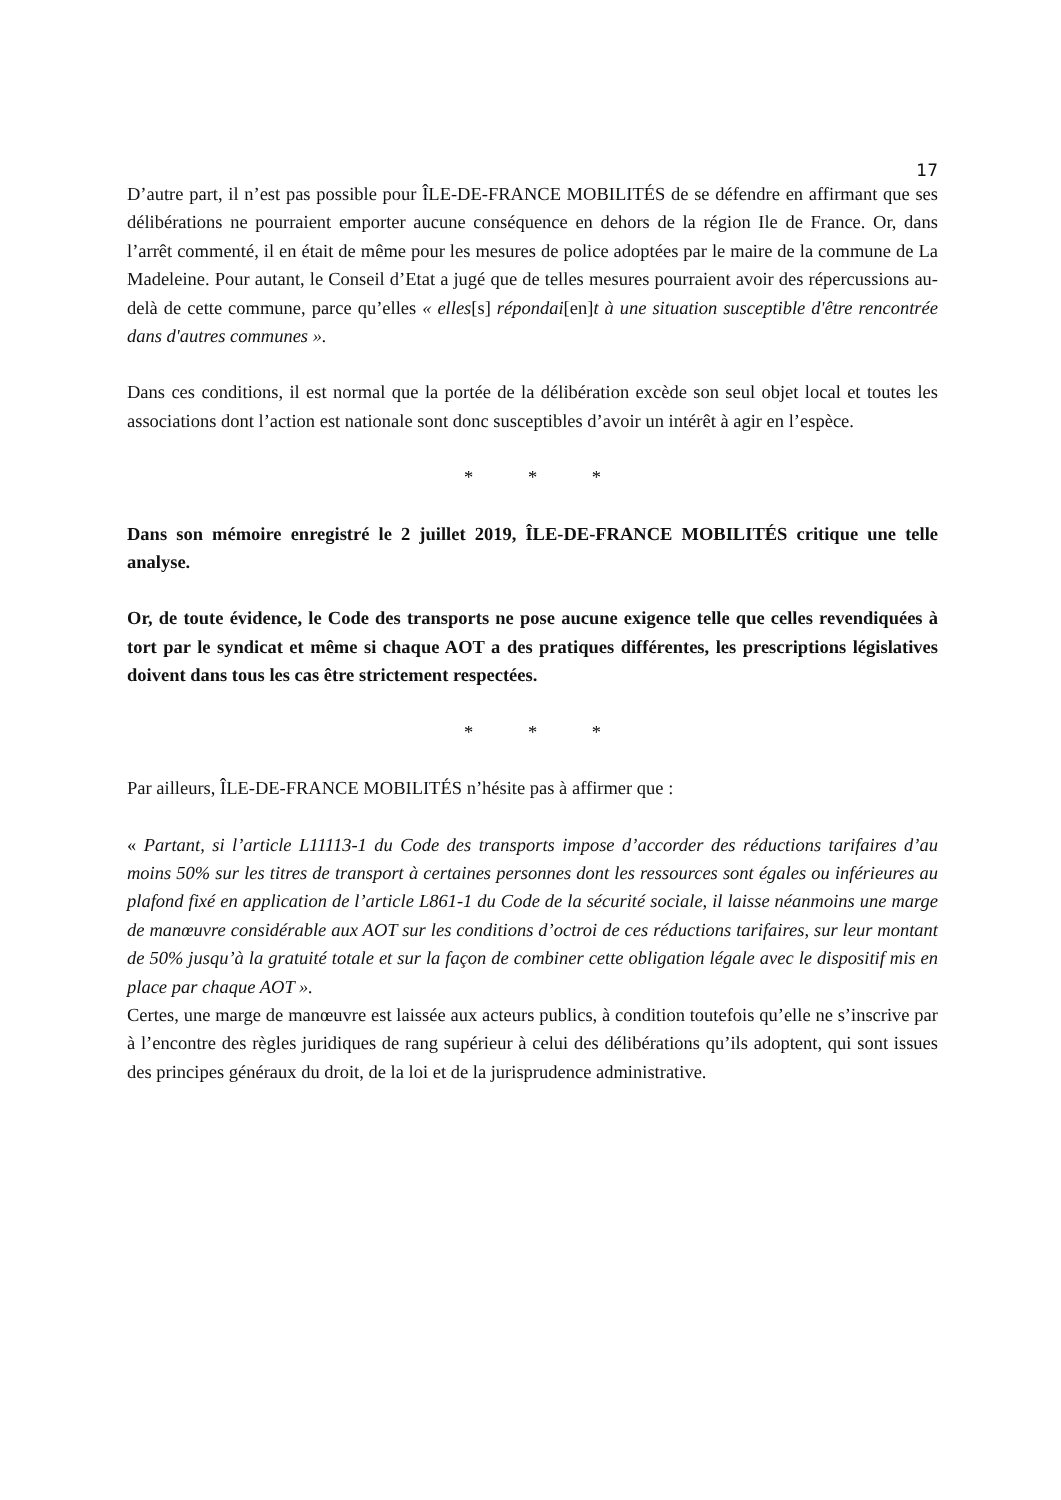17
D’autre part, il n’est pas possible pour ÎLE-DE-FRANCE MOBILITÉS de se défendre en affirmant que ses délibérations ne pourraient emporter aucune conséquence en dehors de la région Ile de France. Or, dans l’arrêt commenté, il en était de même pour les mesures de police adoptées par le maire de la commune de La Madeleine. Pour autant, le Conseil d’Etat a jugé que de telles mesures pourraient avoir des répercussions au-delà de cette commune, parce qu’elles « elles[s] répondai[en]t à une situation susceptible d'être rencontrée dans d'autres communes ».
Dans ces conditions, il est normal que la portée de la délibération excède son seul objet local et toutes les associations dont l’action est nationale sont donc susceptibles d’avoir un intérêt à agir en l’espèce.
* * *
Dans son mémoire enregistré le 2 juillet 2019, ÎLE-DE-FRANCE MOBILITÉS critique une telle analyse.
Or, de toute évidence, le Code des transports ne pose aucune exigence telle que celles revendiquées à tort par le syndicat et même si chaque AOT a des pratiques différentes, les prescriptions législatives doivent dans tous les cas être strictement respectées.
* * *
Par ailleurs, ÎLE-DE-FRANCE MOBILITÉS n’hésite pas à affirmer que :
« Partant, si l’article L11113-1 du Code des transports impose d’accorder des réductions tarifaires d’au moins 50% sur les titres de transport à certaines personnes dont les ressources sont égales ou inférieures au plafond fixé en application de l’article L861-1 du Code de la sécurité sociale, il laisse néanmoins une marge de manœuvre considérable aux AOT sur les conditions d’octroi de ces réductions tarifaires, sur leur montant de 50% jusqu’à la gratuité totale et sur la façon de combiner cette obligation légale avec le dispositif mis en place par chaque AOT ».
Certes, une marge de manœuvre est laissée aux acteurs publics, à condition toutefois qu’elle ne s’inscrive par à l’encontre des règles juridiques de rang supérieur à celui des délibérations qu’ils adoptent, qui sont issues des principes généraux du droit, de la loi et de la jurisprudence administrative.